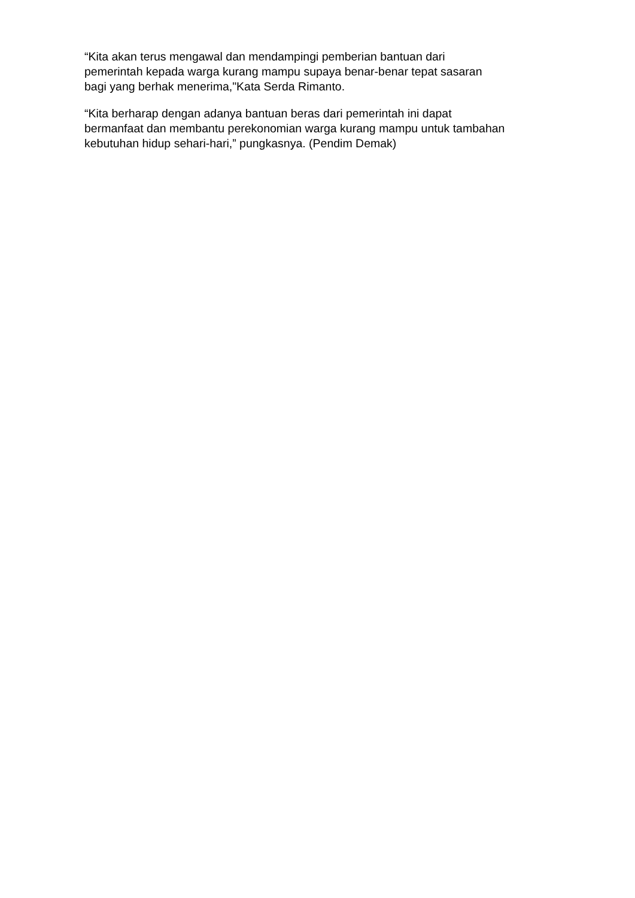“Kita akan terus mengawal dan mendampingi pemberian bantuan dari
pemerintah kepada warga kurang mampu supaya benar-benar tepat sasaran
bagi yang berhak menerima,"Kata Serda Rimanto.
“Kita berharap dengan adanya bantuan beras dari pemerintah ini dapat
bermanfaat dan membantu perekonomian warga kurang mampu untuk tambahan
kebutuhan hidup sehari-hari,” pungkasnya. (Pendim Demak)